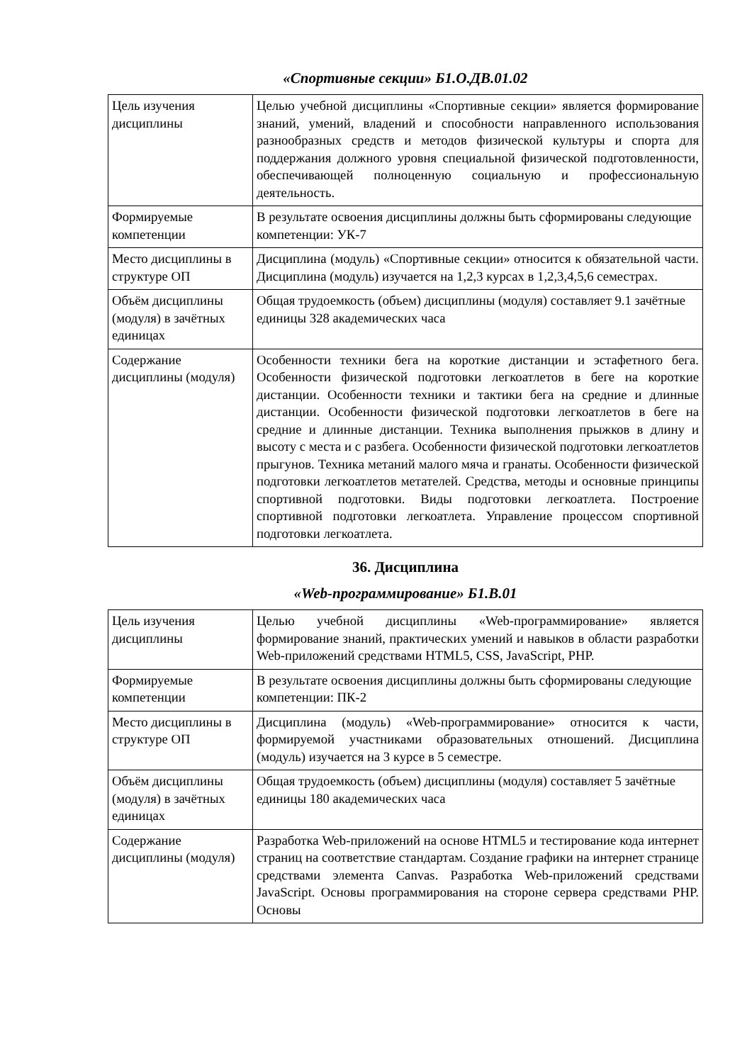«Спортивные секции» Б1.О.ДВ.01.02
| Цель изучения дисциплины | Целью учебной дисциплины «Спортивные секции» является формирование знаний, умений, владений и способности направленного использования разнообразных средств и методов физической культуры и спорта для поддержания должного уровня специальной физической подготовленности, обеспечивающей полноценную социальную и профессиональную деятельность. |
| Формируемые компетенции | В результате освоения дисциплины должны быть сформированы следующие компетенции: УК-7 |
| Место дисциплины в структуре ОП | Дисциплина (модуль) «Спортивные секции» относится к обязательной части. Дисциплина (модуль) изучается на 1,2,3 курсах в 1,2,3,4,5,6 семестрах. |
| Объём дисциплины (модуля) в зачётных единицах | Общая трудоемкость (объем) дисциплины (модуля) составляет 9.1 зачётные единицы 328 академических часа |
| Содержание дисциплины (модуля) | Особенности техники бега на короткие дистанции и эстафетного бега. Особенности физической подготовки легкоатлетов в беге на короткие дистанции. Особенности техники и тактики бега на средние и длинные дистанции. Особенности физической подготовки легкоатлетов в беге на средние и длинные дистанции. Техника выполнения прыжков в длину и высоту с места и с разбега. Особенности физической подготовки легкоатлетов прыгунов. Техника метаний малого мяча и гранаты. Особенности физической подготовки легкоатлетов метателей. Средства, методы и основные принципы спортивной подготовки. Виды подготовки легкоатлета. Построение спортивной подготовки легкоатлета. Управление процессом спортивной подготовки легкоатлета. |
36. Дисциплина
«Web-программирование» Б1.В.01
| Цель изучения дисциплины | Целью учебной дисциплины «Web-программирование» является формирование знаний, практических умений и навыков в области разработки Web-приложений средствами HTML5, CSS, JavaScript, PHP. |
| Формируемые компетенции | В результате освоения дисциплины должны быть сформированы следующие компетенции: ПК-2 |
| Место дисциплины в структуре ОП | Дисциплина (модуль) «Web-программирование» относится к части, формируемой участниками образовательных отношений. Дисциплина (модуль) изучается на 3 курсе в 5 семестре. |
| Объём дисциплины (модуля) в зачётных единицах | Общая трудоемкость (объем) дисциплины (модуля) составляет 5 зачётные единицы 180 академических часа |
| Содержание дисциплины (модуля) | Разработка Web-приложений на основе HTML5 и тестирование кода интернет страниц на соответствие стандартам. Создание графики на интернет странице средствами элемента Canvas. Разработка Web-приложений средствами JavaScript. Основы программирования на стороне сервера средствами PHP. Основы |